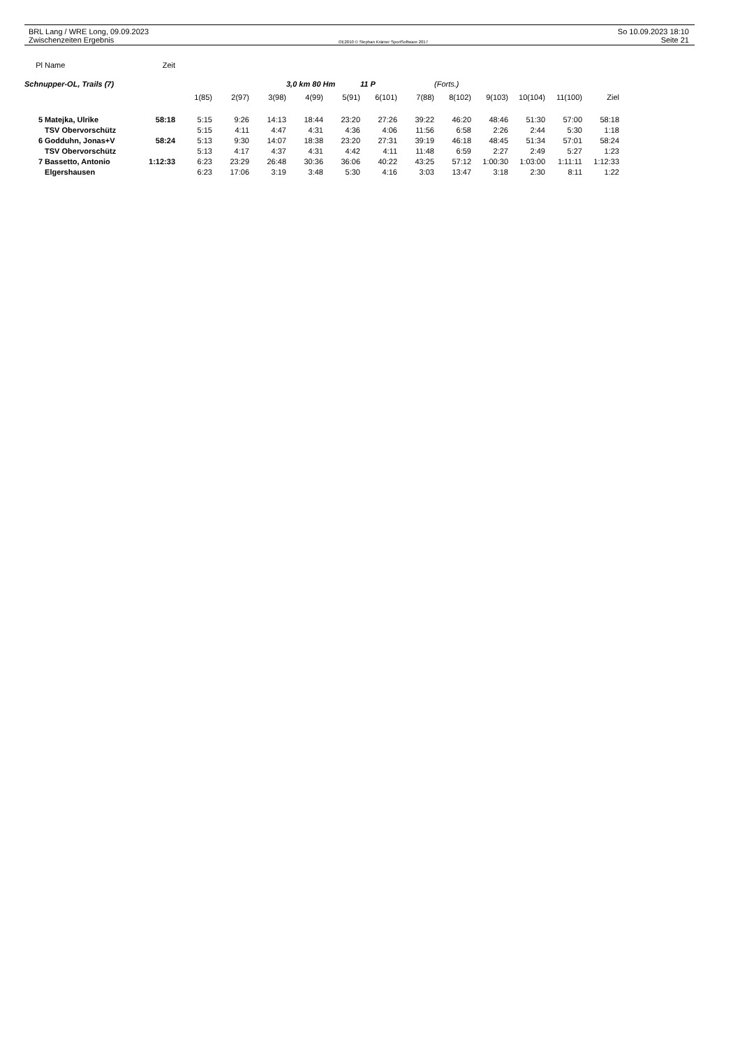BRL Lang / WRE Long, 09.09.2023
Zwischenzeiten Ergebnis
OE2010 © Stephan Krämer SportSoftware 2017
So 10.09.2023 18:10
Seite 21
| Pl | Name | Zeit | | | | | | | | | | | | |
| Schnupper-OL, Trails (7) | | | | | | 3,0 km 80 Hm | | 11 P | | (Forts.) | | | | |
| | | | 1(85) | 2(97) | 3(98) | 4(99) | 5(91) | 6(101) | 7(88) | 8(102) | 9(103) | 10(104) | 11(100) | Ziel |
| 5 | Matejka, Ulrike | 58:18 | 5:15 | 9:26 | 14:13 | 18:44 | 23:20 | 27:26 | 39:22 | 46:20 | 48:46 | 51:30 | 57:00 | 58:18 |
| | TSV Obervorschütz | | 5:15 | 4:11 | 4:47 | 4:31 | 4:36 | 4:06 | 11:56 | 6:58 | 2:26 | 2:44 | 5:30 | 1:18 |
| 6 | Godduhn, Jonas+V | 58:24 | 5:13 | 9:30 | 14:07 | 18:38 | 23:20 | 27:31 | 39:19 | 46:18 | 48:45 | 51:34 | 57:01 | 58:24 |
| | TSV Obervorschütz | | 5:13 | 4:17 | 4:37 | 4:31 | 4:42 | 4:11 | 11:48 | 6:59 | 2:27 | 2:49 | 5:27 | 1:23 |
| 7 | Bassetto, Antonio | 1:12:33 | 6:23 | 23:29 | 26:48 | 30:36 | 36:06 | 40:22 | 43:25 | 57:12 | 1:00:30 | 1:03:00 | 1:11:11 | 1:12:33 |
| | Elgershausen | | 6:23 | 17:06 | 3:19 | 3:48 | 5:30 | 4:16 | 3:03 | 13:47 | 3:18 | 2:30 | 8:11 | 1:22 |